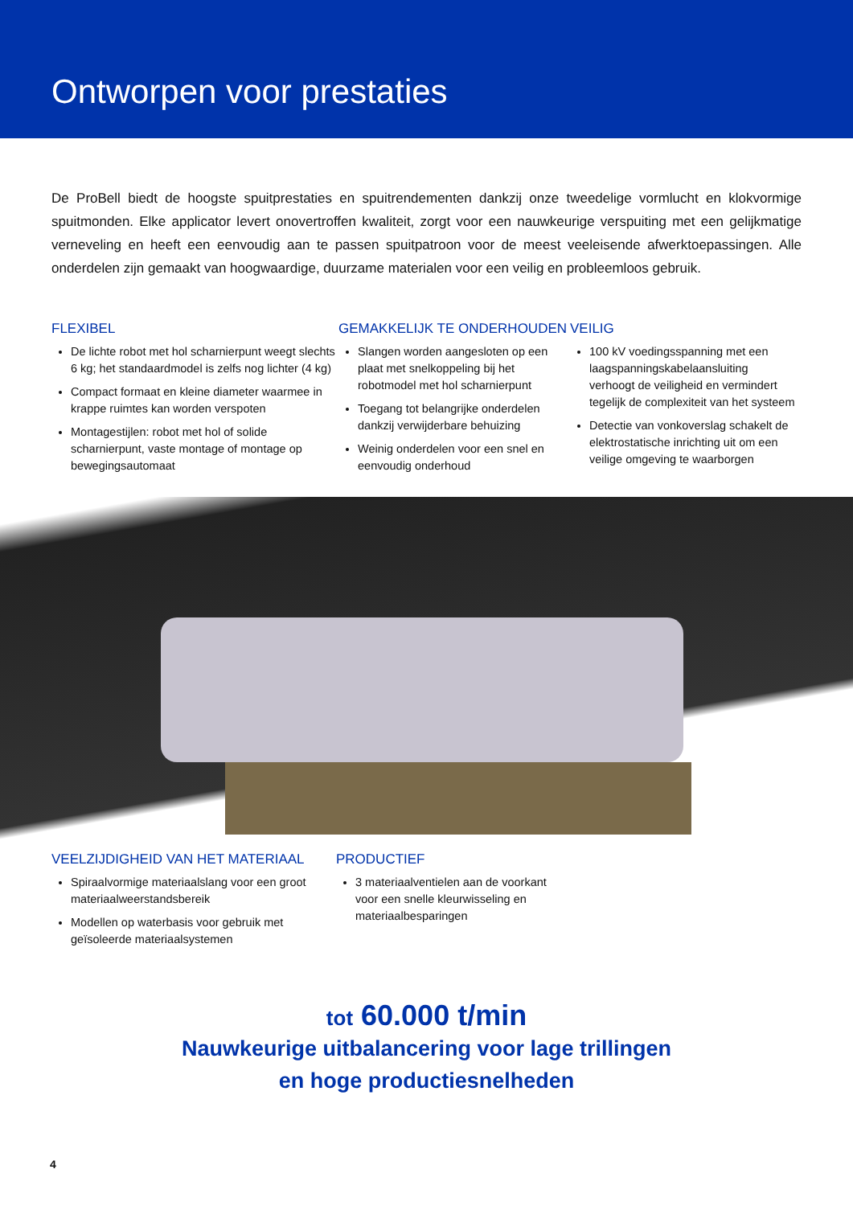Ontworpen voor prestaties
De ProBell biedt de hoogste spuitprestaties en spuitrendementen dankzij onze tweedelige vormlucht en klokvormige spuitmonden. Elke applicator levert onovertroffen kwaliteit, zorgt voor een nauwkeurige verspuiting met een gelijkmatige verneveling en heeft een eenvoudig aan te passen spuitpatroon voor de meest veeleisende afwerktoepassingen. Alle onderdelen zijn gemaakt van hoogwaardige, duurzame materialen voor een veilig en probleemloos gebruik.
FLEXIBEL
De lichte robot met hol scharnierpunt weegt slechts 6 kg; het standaardmodel is zelfs nog lichter (4 kg)
Compact formaat en kleine diameter waarmee in krappe ruimtes kan worden verspoten
Montagestijlen: robot met hol of solide scharnierpunt, vaste montage of montage op bewegingsautomaat
GEMAKKELIJK TE ONDERHOUDEN
Slangen worden aangesloten op een plaat met snelkoppeling bij het robotmodel met hol scharnierpunt
Toegang tot belangrijke onderdelen dankzij verwijderbare behuizing
Weinig onderdelen voor een snel en eenvoudig onderhoud
VEILIG
100 kV voedingsspanning met een laagspanningskabelaansluiting verhoogt de veiligheid en vermindert tegelijk de complexiteit van het systeem
Detectie van vonkoverslag schakelt de elektrostatische inrichting uit om een veilige omgeving te waarborgen
VEELZIJDIGHEID VAN HET MATERIAAL
Spiraalvormige materiaalslang voor een groot materiaalweerstandsbereik
Modellen op waterbasis voor gebruik met geïsoleerde materiaalsystemen
PRODUCTIEF
3 materiaalventielen aan de voorkant voor een snelle kleurwisseling en materiaalbesparingen
tot 60.000 t/min
Nauwkeurige uitbalancering voor lage trillingen
en hoge productiesnelheden
4